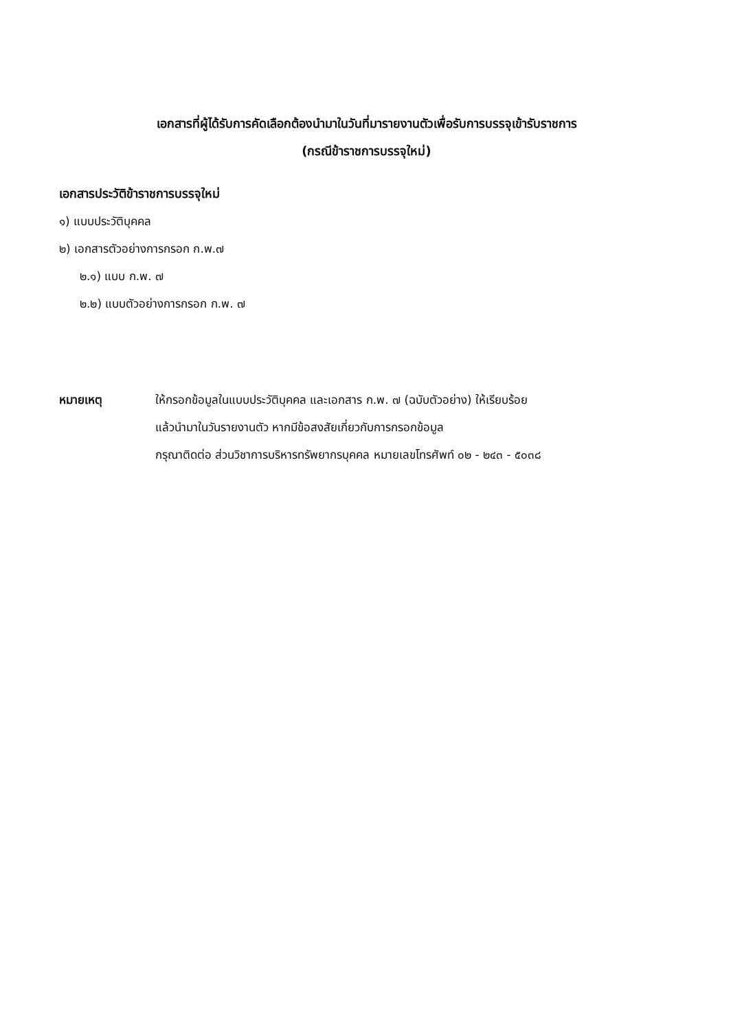เอกสารที่ผู้ได้รับการคัดเลือกต้องนำมาในวันที่มารายงานตัวเพื่อรับการบรรจุเข้ารับราชการ
(กรณีข้าราชการบรรจุใหม่)
เอกสารประวัติข้าราชการบรรจุใหม่
๑) แบบประวัติบุคคล
๒) เอกสารตัวอย่างการกรอก ก.พ.๗
๒.๑) แบบ ก.พ. ๗
๒.๒) แบบตัวอย่างการกรอก ก.พ. ๗
หมายเหตุ
ให้กรอกข้อมูลในแบบประวัติบุคคล และเอกสาร ก.พ. ๗ (ฉบับตัวอย่าง) ให้เรียบร้อย
แล้วนำมาในวันรายงานตัว หากมีข้อสงสัยเกี่ยวกับการกรอกข้อมูล
กรุณาติดต่อ ส่วนวิชาการบริหารทรัพยากรบุคคล หมายเลขโทรศัพท์ ๐๒ - ๒๔๓ - ๕๐๓๘